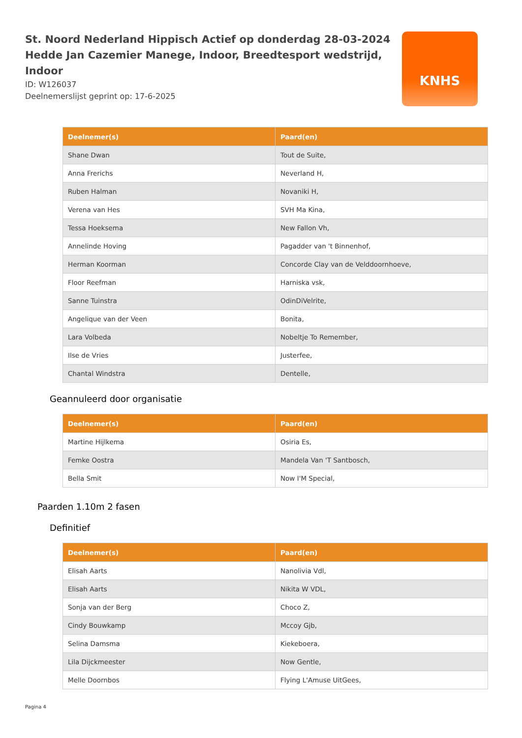St. Noord Nederland Hippisch Actief op donderdag 28-03-2024 Hedde Jan Cazemier Manege, Indoor, Breedtesport wedstrijd, Indoor
ID: W126037
Deelnemerslijst geprint op: 17-6-2025
KNHS
| Deelnemer(s) | Paard(en) |
| --- | --- |
| Shane Dwan | Tout de Suite, |
| Anna Frerichs | Neverland H, |
| Ruben Halman | Novaniki H, |
| Verena van Hes | SVH Ma Kina, |
| Tessa Hoeksema | New Fallon Vh, |
| Annelinde Hoving | Pagadder van 't Binnenhof, |
| Herman Koorman | Concorde Clay van de Velddoornhoeve, |
| Floor Reefman | Harniska vsk, |
| Sanne Tuinstra | OdinDiVelrite, |
| Angelique van der Veen | Bonita, |
| Lara Volbeda | Nobeltje To Remember, |
| Ilse de Vries | Justerfee, |
| Chantal Windstra | Dentelle, |
Geannuleerd door organisatie
| Deelnemer(s) | Paard(en) |
| --- | --- |
| Martine Hijlkema | Osiria Es, |
| Femke Oostra | Mandela Van 'T Santbosch, |
| Bella Smit | Now I'M Special, |
Paarden 1.10m 2 fasen
Definitief
| Deelnemer(s) | Paard(en) |
| --- | --- |
| Elisah Aarts | Nanolivia Vdl, |
| Elisah Aarts | Nikita W VDL, |
| Sonja van der Berg | Choco Z, |
| Cindy Bouwkamp | Mccoy Gjb, |
| Selina Damsma | Kiekeboera, |
| Lila Dijckmeester | Now Gentle, |
| Melle Doornbos | Flying L'Amuse UitGees, |
Pagina 4